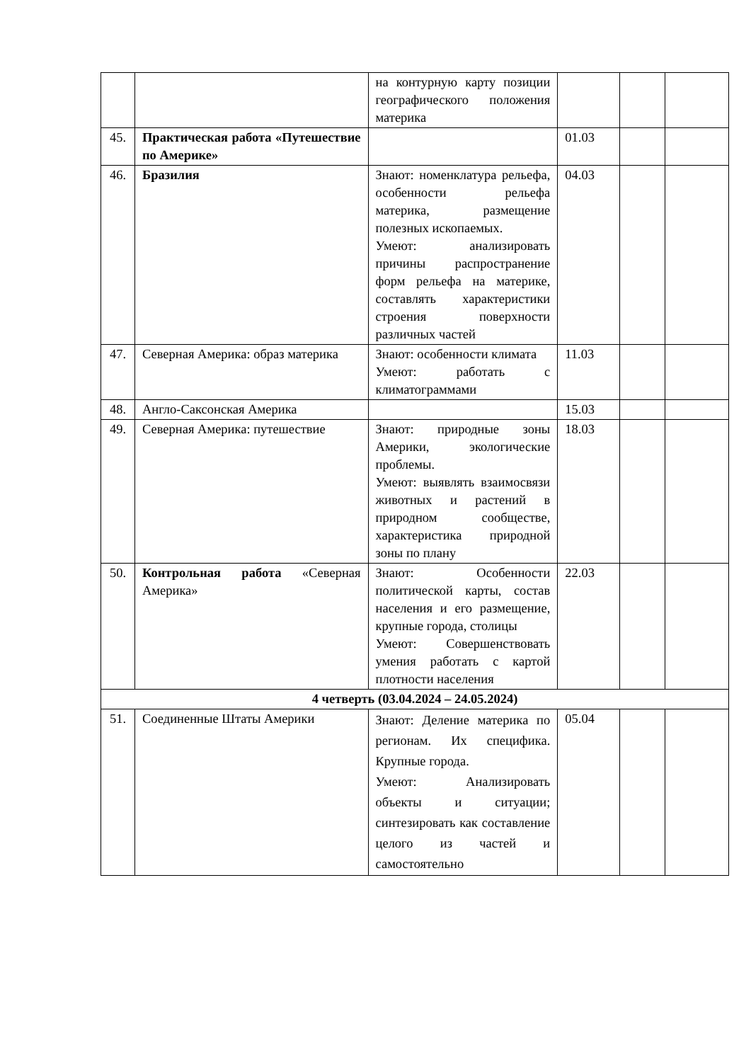| | | на контурную карту позиции географического положения материка | | | |
| 45. | Практическая работа «Путешествие по Америке» | | 01.03 | | |
| 46. | Бразилия | Знают: номенклатура рельефа, особенности рельефа материка, размещение полезных ископаемых. Умеют: анализировать причины распространение форм рельефа на материке, составлять характеристики строения поверхности различных частей | 04.03 | | |
| 47. | Северная Америка: образ материка | Знают: особенности климата Умеют: работать с климатограммами | 11.03 | | |
| 48. | Англо-Саксонская Америка | | 15.03 | | |
| 49. | Северная Америка: путешествие | Знают: природные зоны Америки, экологические проблемы. Умеют: выявлять взаимосвязи животных и растений в природном сообществе, характеристика природной зоны по плану | 18.03 | | |
| 50. | Контрольная работа «Северная Америка» | Знают: Особенности политической карты, состав населения и его размещение, крупные города, столицы Умеют: Совершенствовать умения работать с картой плотности населения | 22.03 | | |
| 4 четверть (03.04.2024 – 24.05.2024) | | | | | |
| 51. | Соединенные Штаты Америки | Знают: Деление материка по регионам. Их специфика. Крупные города. Умеют: Анализировать объекты и ситуации; синтезировать как составление целого из частей и самостоятельно | 05.04 | | |